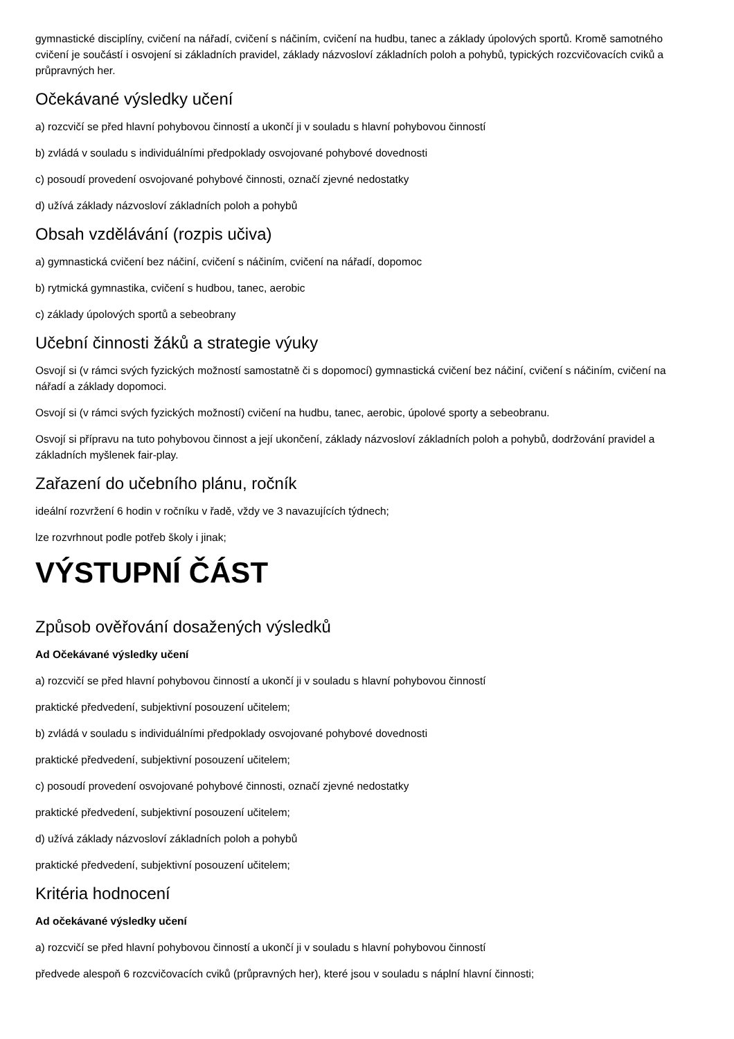gymnastické disciplíny, cvičení na nářadí, cvičení s náčiním, cvičení na hudbu, tanec a základy úpolových sportů. Kromě samotného cvičení je součástí i osvojení si základních pravidel, základy názvosloví základních poloh a pohybů, typických rozcvičovacích cviků a průpravných her.
Očekávané výsledky učení
a) rozcvičí se před hlavní pohybovou činností a ukončí ji v souladu s hlavní pohybovou činností
b) zvládá v souladu s individuálními předpoklady osvojované pohybové dovednosti
c) posoudí provedení osvojované pohybové činnosti, označí zjevné nedostatky
d) užívá základy názvosloví základních poloh a pohybů
Obsah vzdělávání (rozpis učiva)
a) gymnastická cvičení bez náčiní, cvičení s náčiním, cvičení na nářadí, dopomoc
b) rytmická gymnastika, cvičení s hudbou, tanec, aerobic
c) základy úpolových sportů a sebeobrany
Učební činnosti žáků a strategie výuky
Osvojí si (v rámci svých fyzických možností samostatně či s dopomocí) gymnastická cvičení bez náčiní, cvičení s náčiním, cvičení na nářadí a základy dopomoci.
Osvojí si (v rámci svých fyzických možností) cvičení na hudbu, tanec, aerobic, úpolové sporty a sebeobranu.
Osvojí si přípravu na tuto pohybovou činnost a její ukončení, základy názvosloví základních poloh a pohybů, dodržování pravidel a základních myšlenek fair-play.
Zařazení do učebního plánu, ročník
ideální rozvržení 6 hodin v ročníku v řadě, vždy ve 3 navazujících týdnech;
lze rozvrhnout podle potřeb školy i jinak;
VÝSTUPNÍ ČÁST
Způsob ověřování dosažených výsledků
Ad Očekávané výsledky učení
a) rozcvičí se před hlavní pohybovou činností a ukončí ji v souladu s hlavní pohybovou činností
praktické předvedení, subjektivní posouzení učitelem;
b) zvládá v souladu s individuálními předpoklady osvojované pohybové dovednosti
praktické předvedení, subjektivní posouzení učitelem;
c) posoudí provedení osvojované pohybové činnosti, označí zjevné nedostatky
praktické předvedení, subjektivní posouzení učitelem;
d) užívá základy názvosloví základních poloh a pohybů
praktické předvedení, subjektivní posouzení učitelem;
Kritéria hodnocení
Ad očekávané výsledky učení
a) rozcvičí se před hlavní pohybovou činností a ukončí ji v souladu s hlavní pohybovou činností
předvede alespoň 6 rozcvičovacích cviků (průpravných her), které jsou v souladu s náplní hlavní činnosti;